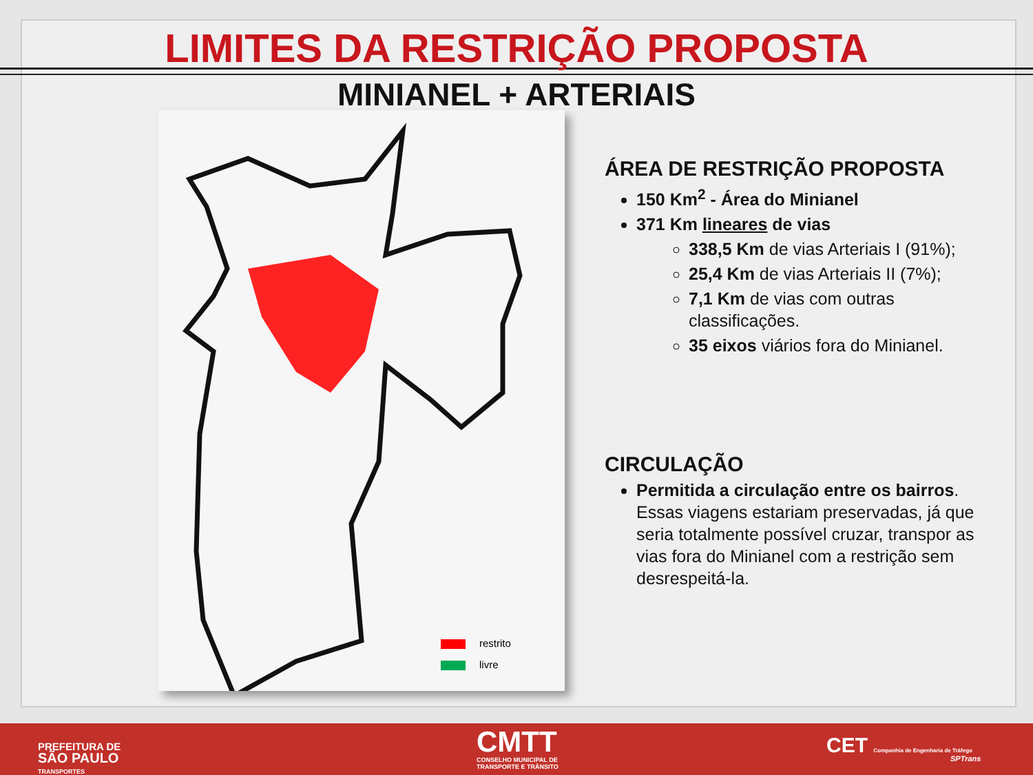LIMITES DA RESTRIÇÃO PROPOSTA
MINIANEL + ARTERIAIS
restrito
livre
ÁREA DE RESTRIÇÃO PROPOSTA
150 Km<sup>2</sup> - Área do Minianel
371 Km lineares de vias
338,5 Km de vias Arteriais I (91%);
25,4 Km de vias Arteriais II (7%);
7,1 Km de vias com outras classificações.
35 eixos viários fora do Minianel.
CIRCULAÇÃO
Permitida a circulação entre os bairros. Essas viagens estariam preservadas, já que seria totalmente possível cruzar, transpor as vias fora do Minianel com a restrição sem desrespeitá-la.
PREFEITURA DE
SÃO PAULO
TRANSPORTES
CMTT
CONSELHO MUNICIPAL DE
TRANSPORTE E TRÂNSITO
CET Companhia de Engenharia de Tráfego
SPTrans